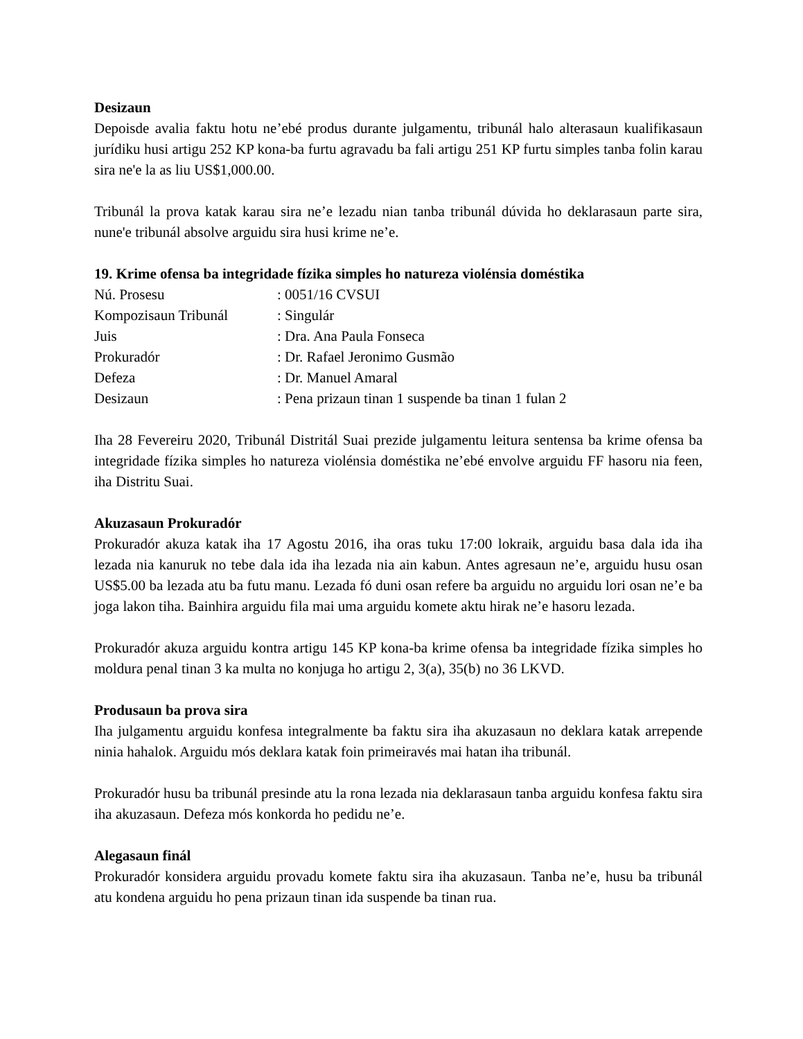Desizaun
Depoisde avalia faktu hotu ne’ebé produs durante julgamentu, tribunál halo alterasaun kualifikasaun jurídiku husi artigu 252 KP kona-ba furtu agravadu ba fali artigu 251 KP furtu simples tanba folin karau sira ne'e la as liu US$1,000.00.
Tribunál la prova katak karau sira ne’e lezadu nian tanba tribunál dúvida ho deklarasaun parte sira, nune'e tribunál absolve arguidu sira husi krime ne’e.
19. Krime ofensa ba integridade fízika simples ho natureza violénsia doméstika
| Nú. Prosesu | : 0051/16 CVSUI |
| Kompozisaun Tribunál | : Singulár |
| Juis | : Dra. Ana Paula Fonseca |
| Prokuradór | : Dr. Rafael Jeronimo Gusmão |
| Defeza | : Dr. Manuel Amaral |
| Desizaun | : Pena prizaun tinan 1 suspende ba tinan 1 fulan 2 |
Iha 28 Fevereiru 2020, Tribunál Distritál Suai prezide julgamentu leitura sentensa ba krime ofensa ba integridade fízika simples ho natureza violénsia doméstika ne’ebé envolve arguidu FF hasoru nia feen, iha Distritu Suai.
Akuzasaun Prokuradór
Prokuradór akuza katak iha 17 Agostu 2016, iha oras tuku 17:00 lokraik, arguidu basa dala ida iha lezada nia kanuruk no tebe dala ida iha lezada nia ain kabun. Antes agresaun ne’e, arguidu husu osan US$5.00 ba lezada atu ba futu manu. Lezada fó duni osan refere ba arguidu no arguidu lori osan ne’e ba joga lakon tiha. Bainhira arguidu fila mai uma arguidu komete aktu hirak ne’e hasoru lezada.
Prokuradór akuza arguidu kontra artigu 145 KP kona-ba krime ofensa ba integridade fízika simples ho moldura penal tinan 3 ka multa no konjuga ho artigu 2, 3(a), 35(b) no 36 LKVD.
Produsaun ba prova sira
Iha julgamentu arguidu konfesa integralmente ba faktu sira iha akuzasaun no deklara katak arrepende ninia hahalok. Arguidu mós deklara katak foin primeiravés mai hatan iha tribunál.
Prokuradór husu ba tribunál presinde atu la rona lezada nia deklarasaun tanba arguidu konfesa faktu sira iha akuzasaun. Defeza mós konkorda ho pedidu ne’e.
Alegasaun finál
Prokuradór konsidera arguidu provadu komete faktu sira iha akuzasaun. Tanba ne’e, husu ba tribunál atu kondena arguidu ho pena prizaun tinan ida suspende ba tinan rua.